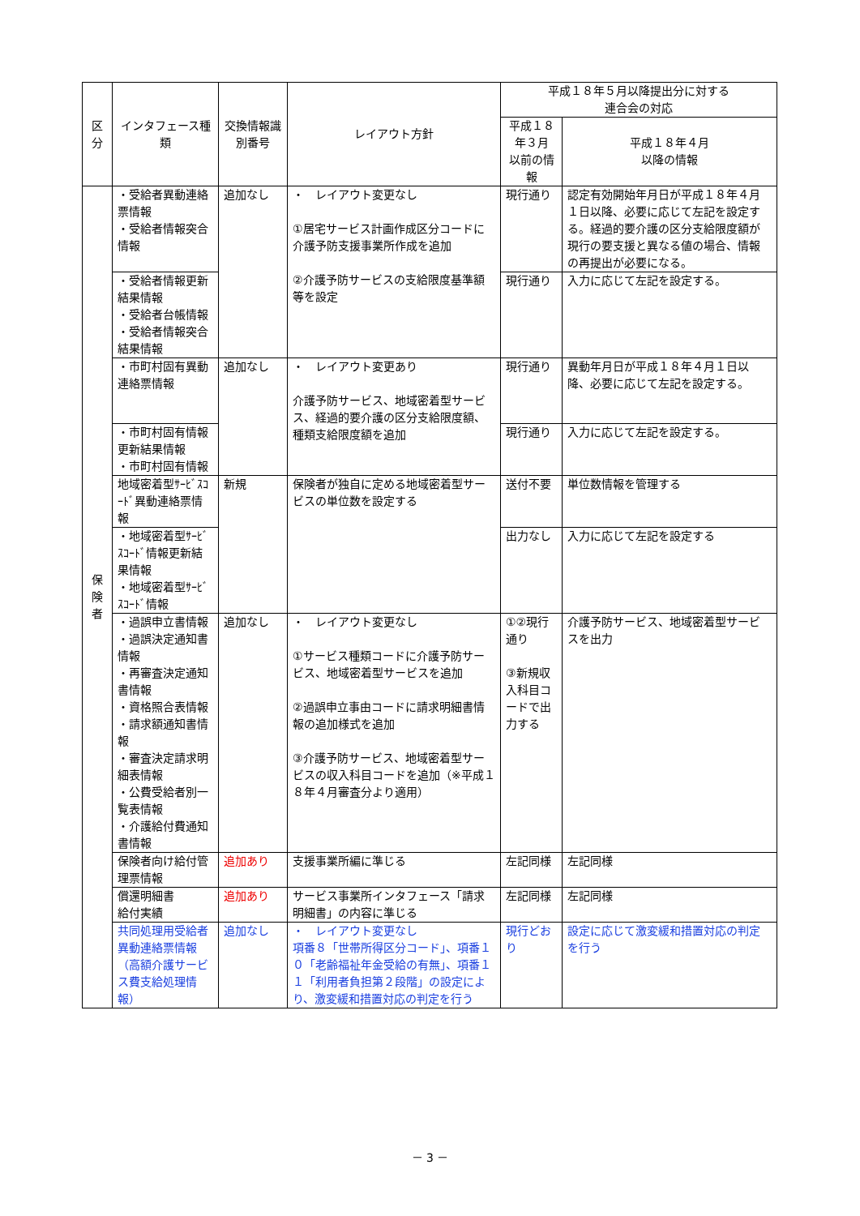| 区分 | インタフェース種類 | 交換情報識別番号 | レイアウト方針 | 平成１８年５月以降提出分に対する 連合会の対応 | |
| --- | --- | --- | --- | --- | --- |
| | | | | 平成１８年３月 以前の情報 | 平成１８年４月 以降の情報 |
| 保 険 者 | ・受給者異動連絡票情報 ・受給者情報突合情報 | 追加なし | ・ レイアウト変更なし ①居宅サービス計画作成区分コードに介護予防支援事業所作成を追加 ②介護予防サービスの支給限度基準額等を設定 | 現行通り | 認定有効開始年月日が平成１８年４月１日以降、必要に応じて左記を設定する。経過的要介護の区分支給限度額が現行の要支援と異なる値の場合、情報の再提出が必要になる。 |
| | ・受給者情報更新結果情報 ・受給者台帳情報 ・受給者情報突合結果情報 | | | 現行通り | 入力に応じて左記を設定する。 |
| | ・市町村固有異動連絡票情報 | 追加なし | ・ レイアウト変更あり 介護予防サービス、地域密着型サービス、経過的要介護の区分支給限度額、種類支給限度額を追加 | 現行通り | 異動年月日が平成１８年４月１日以降、必要に応じて左記を設定する。 |
| | ・市町村固有情報更新結果情報 ・市町村固有情報 | | | 現行通り | 入力に応じて左記を設定する。 |
| | 地域密着型ｻｰﾋﾞｽｺｰﾄﾞ異動連絡票情報 | 新規 | 保険者が独自に定める地域密着型サービスの単位数を設定する | 送付不要 | 単位数情報を管理する |
| | ・地域密着型ｻｰﾋﾞｽｺｰﾄﾞ情報更新結果情報 ・地域密着型ｻｰﾋﾞｽｺｰﾄﾞ情報 | | | 出力なし | 入力に応じて左記を設定する |
| | ・過誤申立書情報 ・過誤決定通知書情報 ・再審査決定通知書情報 ・資格照合表情報 ・請求額通知書情報 ・審査決定請求明細表情報 ・公費受給者別一覧表情報 ・介護給付費通知書情報 | 追加なし | ・ レイアウト変更なし ①サービス種類コードに介護予防サービス、地域密着型サービスを追加 ②過誤申立事由コードに請求明細書情報の追加様式を追加 ③介護予防サービス、地域密着型サービスの収入科目コードを追加（※平成１８年４月審査分より適用） | ①②現行通り ③新規収入科目コードで出力する | 介護予防サービス、地域密着型サービスを出力 |
| | 保険者向け給付管理票情報 | 追加あり | 支援事業所編に準じる | 左記同様 | 左記同様 |
| | 償還明細書 給付実績 | 追加あり | サービス事業所インタフェース「請求明細書」の内容に準じる | 左記同様 | 左記同様 |
| | 共同処理用受給者異動連絡票情報（高額介護サービス費支給処理情報） | 追加なし | ・ レイアウト変更なし 項番８「世帯所得区分コード」、項番１０「老齢福祉年金受給の有無」、項番１１「利用者負担第２段階」の設定により、激変緩和措置対応の判定を行う | 現行どおり | 設定に応じて激変緩和措置対応の判定を行う |
－ 3 －